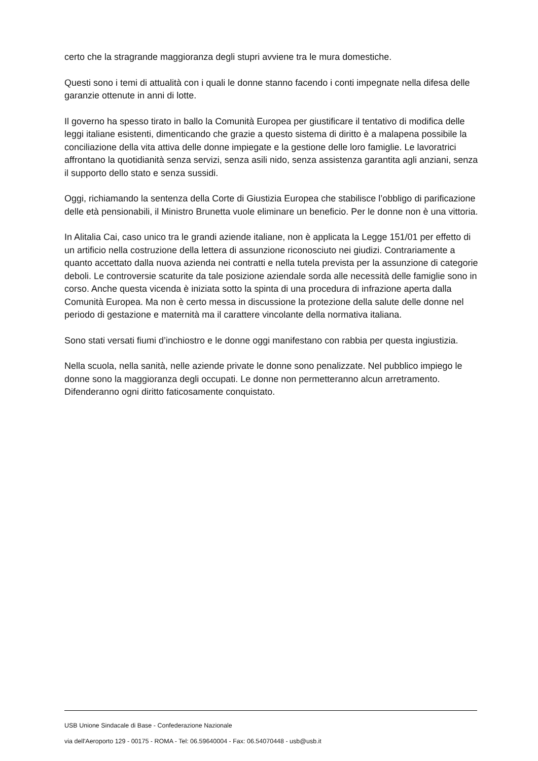certo che la stragrande maggioranza degli stupri avviene tra le mura domestiche.
Questi sono i temi di attualità con i quali le donne stanno facendo i conti impegnate nella difesa delle garanzie ottenute in anni di lotte.
Il governo ha spesso tirato in ballo la Comunità Europea per giustificare il tentativo di modifica delle leggi italiane esistenti, dimenticando che grazie a questo sistema di diritto è a malapena possibile la conciliazione della vita attiva delle donne impiegate e la gestione delle loro famiglie. Le lavoratrici affrontano la quotidianità senza servizi, senza asili nido, senza assistenza garantita agli anziani, senza il supporto dello stato e senza sussidi.
Oggi, richiamando la sentenza della Corte di Giustizia Europea che stabilisce l’obbligo di parificazione delle età pensionabili, il Ministro Brunetta vuole eliminare un beneficio. Per le donne non è una vittoria.
In Alitalia Cai, caso unico tra le grandi aziende italiane, non è applicata la Legge 151/01 per effetto di un artificio nella costruzione della lettera di assunzione riconosciuto nei giudizi. Contrariamente a quanto accettato dalla nuova azienda nei contratti e nella tutela prevista per la assunzione di categorie deboli. Le controversie scaturite da tale posizione aziendale sorda alle necessità delle famiglie sono in corso. Anche questa vicenda è iniziata sotto la spinta di una procedura di infrazione aperta dalla Comunità Europea. Ma non è certo messa in discussione la protezione della salute delle donne nel periodo di gestazione e maternità ma il carattere vincolante della normativa italiana.
Sono stati versati fiumi d’inchiostro e le donne oggi manifestano con rabbia per questa ingiustizia.
Nella scuola, nella sanità, nelle aziende private le donne sono penalizzate. Nel pubblico impiego le donne sono la maggioranza degli occupati. Le donne non permetteranno alcun arretramento. Difenderanno ogni diritto faticosamente conquistato.
USB Unione Sindacale di Base - Confederazione Nazionale
via dell'Aeroporto 129 - 00175 - ROMA - Tel: 06.59640004 - Fax: 06.54070448 - usb@usb.it